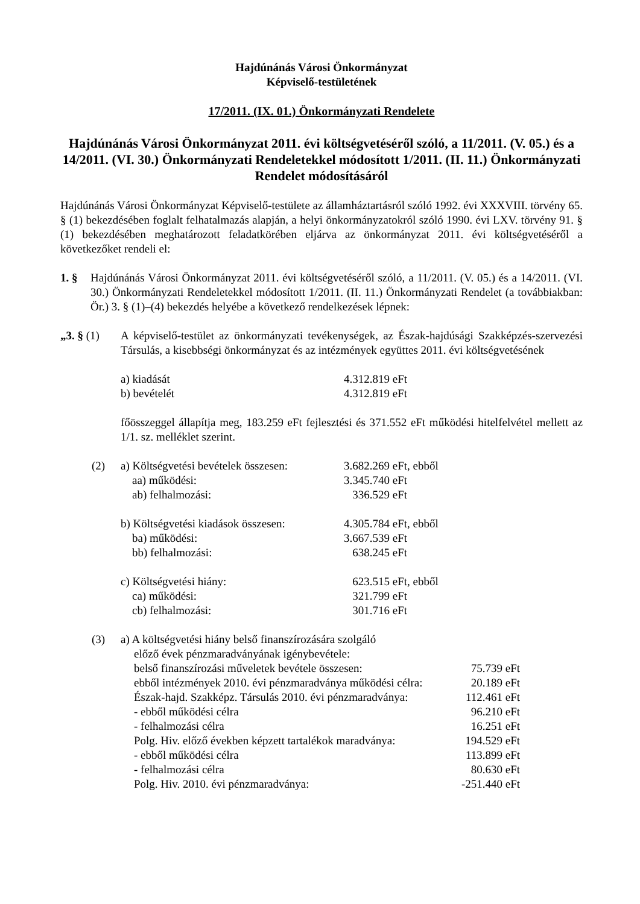Hajdúnánás Városi Önkormányzat
Képviselő-testületének
17/2011. (IX. 01.) Önkormányzati Rendelete
Hajdúnánás Városi Önkormányzat 2011. évi költségvetéséről szóló, a 11/2011. (V. 05.) és a 14/2011. (VI. 30.) Önkormányzati Rendeletekkel módosított 1/2011. (II. 11.) Önkormányzati Rendelet módosításáról
Hajdúnánás Városi Önkormányzat Képviselő-testülete az államháztartásról szóló 1992. évi XXXVIII. törvény 65. § (1) bekezdésében foglalt felhatalmazás alapján, a helyi önkormányzatokról szóló 1990. évi LXV. törvény 91. § (1) bekezdésében meghatározott feladatkörében eljárva az önkormányzat 2011. évi költségvetéséről a következőket rendeli el:
1. § Hajdúnánás Városi Önkormányzat 2011. évi költségvetéséről szóló, a 11/2011. (V. 05.) és a 14/2011. (VI. 30.) Önkormányzati Rendeletekkel módosított 1/2011. (II. 11.) Önkormányzati Rendelet (a továbbiakban: Ör.) 3. § (1)–(4) bekezdés helyébe a következő rendelkezések lépnek:
„3. § (1)
A képviselő-testület az önkormányzati tevékenységek, az Észak-hajdúsági Szakképzés-szervezési Társulás, a kisebbségi önkormányzat és az intézmények együttes 2011. évi költségvetésének
| a) kiadását | 4.312.819 eFt |
| b) bevételét | 4.312.819 eFt |
főösszeggel állapítja meg, 183.259 eFt fejlesztési és 371.552 eFt működési hitelfelvétel mellett az 1/1. sz. melléklet szerint.
(2)
| a) Költségvetési bevételek összesen: | 3.682.269 eFt, ebből |
| aa) működési: | 3.345.740 eFt |
| ab) felhalmozási: | 336.529 eFt |
| b) Költségvetési kiadások összesen: | 4.305.784 eFt, ebből |
| ba) működési: | 3.667.539 eFt |
| bb) felhalmozási: | 638.245 eFt |
| c) Költségvetési hiány: | 623.515 eFt, ebből |
| ca) működési: | 321.799 eFt |
| cb) felhalmozási: | 301.716 eFt |
(3) a) A költségvetési hiány belső finanszírozására szolgáló
előző évek pénzmaradványának igénybevétele:
| belső finanszírozási műveletek bevétele összesen: | 75.739 eFt |
| ebből intézmények 2010. évi pénzmaradványa működési célra: | 20.189 eFt |
| Észak-hajd. Szakképz. Társulás 2010. évi pénzmaradványa: | 112.461 eFt |
| - ebből működési célra | 96.210 eFt |
| - felhalmozási célra | 16.251 eFt |
| Polg. Hiv. előző években képzett tartalékok maradványa: | 194.529 eFt |
| - ebből működési célra | 113.899 eFt |
| - felhalmozási célra | 80.630 eFt |
| Polg. Hiv. 2010. évi pénzmaradványa: | -251.440 eFt |